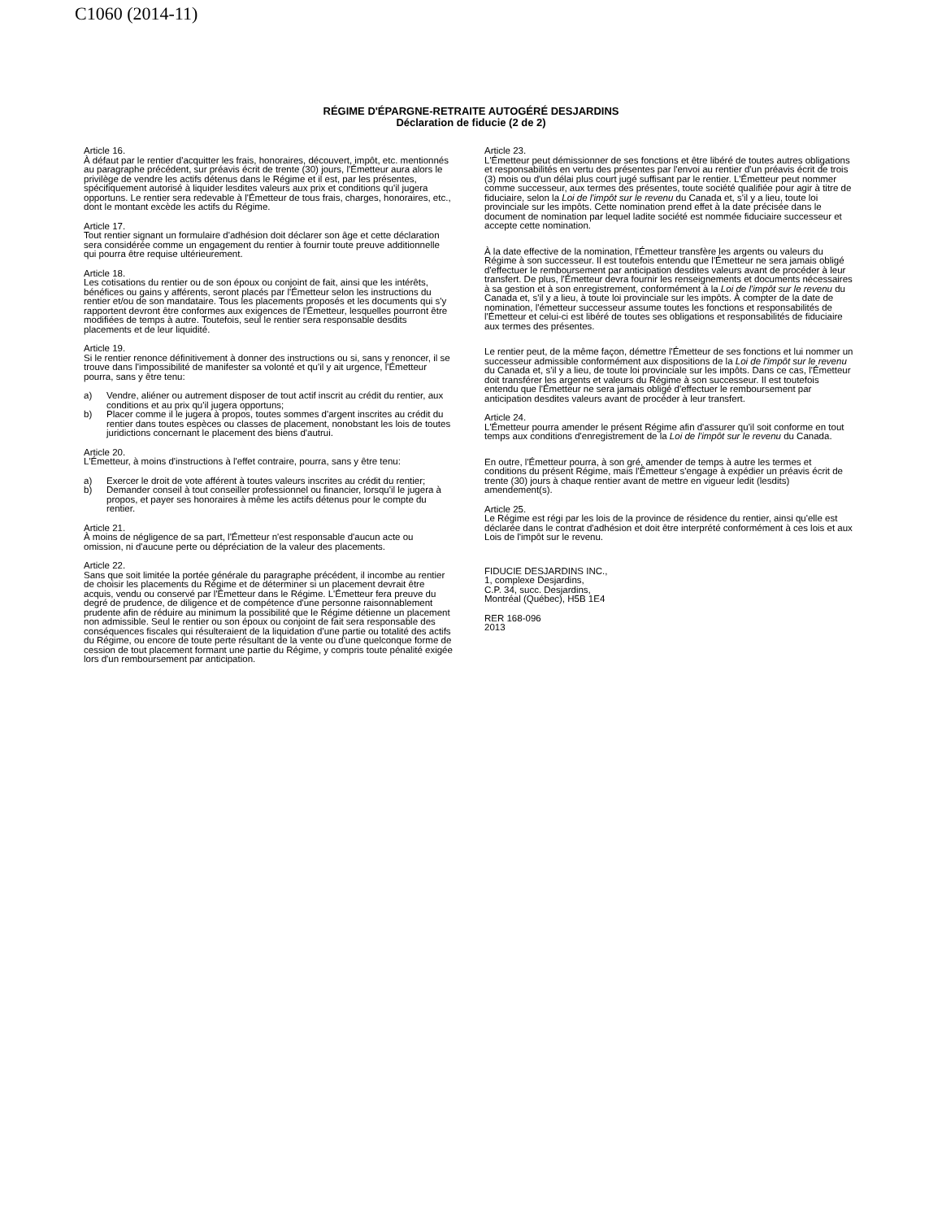C1060 (2014-11)
RÉGIME D'ÉPARGNE-RETRAITE AUTOGÉRÉ DESJARDINS
Déclaration de fiducie (2 de 2)
Article 16.
À défaut par le rentier d'acquitter les frais, honoraires, découvert, impôt, etc. mentionnés au paragraphe précédent, sur préavis écrit de trente (30) jours, l'Émetteur aura alors le privilège de vendre les actifs détenus dans le Régime et il est, par les présentes, spécifiquement autorisé à liquider lesdites valeurs aux prix et conditions qu'il jugera opportuns. Le rentier sera redevable à l'Émetteur de tous frais, charges, honoraires, etc., dont le montant excède les actifs du Régime.
Article 17.
Tout rentier signant un formulaire d'adhésion doit déclarer son âge et cette déclaration sera considérée comme un engagement du rentier à fournir toute preuve additionnelle qui pourra être requise ultérieurement.
Article 18.
Les cotisations du rentier ou de son époux ou conjoint de fait, ainsi que les intérêts, bénéfices ou gains y afférents, seront placés par l'Émetteur selon les instructions du rentier et/ou de son mandataire. Tous les placements proposés et les documents qui s'y rapportent devront être conformes aux exigences de l'Émetteur, lesquelles pourront être modifiées de temps à autre. Toutefois, seul le rentier sera responsable desdits placements et de leur liquidité.
Article 19.
Si le rentier renonce définitivement à donner des instructions ou si, sans y renoncer, il se trouve dans l'impossibilité de manifester sa volonté et qu'il y ait urgence, l'Émetteur pourra, sans y être tenu:
a) Vendre, aliéner ou autrement disposer de tout actif inscrit au crédit du rentier, aux conditions et au prix qu'il jugera opportuns;
b) Placer comme il le jugera à propos, toutes sommes d'argent inscrites au crédit du rentier dans toutes espèces ou classes de placement, nonobstant les lois de toutes juridictions concernant le placement des biens d'autrui.
Article 20.
L'Émetteur, à moins d'instructions à l'effet contraire, pourra, sans y être tenu:
a) Exercer le droit de vote afférent à toutes valeurs inscrites au crédit du rentier;
b) Demander conseil à tout conseiller professionnel ou financier, lorsqu'il le jugera à propos, et payer ses honoraires à même les actifs détenus pour le compte du rentier.
Article 21.
À moins de négligence de sa part, l'Émetteur n'est responsable d'aucun acte ou omission, ni d'aucune perte ou dépréciation de la valeur des placements.
Article 22.
Sans que soit limitée la portée générale du paragraphe précédent, il incombe au rentier de choisir les placements du Régime et de déterminer si un placement devrait être acquis, vendu ou conservé par l'Émetteur dans le Régime. L'Émetteur fera preuve du degré de prudence, de diligence et de compétence d'une personne raisonnablement prudente afin de réduire au minimum la possibilité que le Régime détienne un placement non admissible. Seul le rentier ou son époux ou conjoint de fait sera responsable des conséquences fiscales qui résulteraient de la liquidation d'une partie ou totalité des actifs du Régime, ou encore de toute perte résultant de la vente ou d'une quelconque forme de cession de tout placement formant une partie du Régime, y compris toute pénalité exigée lors d'un remboursement par anticipation.
Article 23.
L'Émetteur peut démissionner de ses fonctions et être libéré de toutes autres obligations et responsabilités en vertu des présentes par l'envoi au rentier d'un préavis écrit de trois (3) mois ou d'un délai plus court jugé suffisant par le rentier. L'Émetteur peut nommer comme successeur, aux termes des présentes, toute société qualifiée pour agir à titre de fiduciaire, selon la Loi de l'impôt sur le revenu du Canada et, s'il y a lieu, toute loi provinciale sur les impôts. Cette nomination prend effet à la date précisée dans le document de nomination par lequel ladite société est nommée fiduciaire successeur et accepte cette nomination.
À la date effective de la nomination, l'Émetteur transfère les argents ou valeurs du Régime à son successeur. Il est toutefois entendu que l'Émetteur ne sera jamais obligé d'effectuer le remboursement par anticipation desdites valeurs avant de procéder à leur transfert. De plus, l'Émetteur devra fournir les renseignements et documents nécessaires à sa gestion et à son enregistrement, conformément à la Loi de l'impôt sur le revenu du Canada et, s'il y a lieu, à toute loi provinciale sur les impôts. À compter de la date de nomination, l'émetteur successeur assume toutes les fonctions et responsabilités de l'Émetteur et celui-ci est libéré de toutes ses obligations et responsabilités de fiduciaire aux termes des présentes.
Le rentier peut, de la même façon, démettre l'Émetteur de ses fonctions et lui nommer un successeur admissible conformément aux dispositions de la Loi de l'impôt sur le revenu du Canada et, s'il y a lieu, de toute loi provinciale sur les impôts. Dans ce cas, l'Émetteur doit transférer les argents et valeurs du Régime à son successeur. Il est toutefois entendu que l'Émetteur ne sera jamais obligé d'effectuer le remboursement par anticipation desdites valeurs avant de procéder à leur transfert.
Article 24.
L'Émetteur pourra amender le présent Régime afin d'assurer qu'il soit conforme en tout temps aux conditions d'enregistrement de la Loi de l'impôt sur le revenu du Canada.
En outre, l'Émetteur pourra, à son gré, amender de temps à autre les termes et conditions du présent Régime, mais l'Émetteur s'engage à expédier un préavis écrit de trente (30) jours à chaque rentier avant de mettre en vigueur ledit (lesdits) amendement(s).
Article 25.
Le Régime est régi par les lois de la province de résidence du rentier, ainsi qu'elle est déclarée dans le contrat d'adhésion et doit être interprété conformément à ces lois et aux Lois de l'impôt sur le revenu.
FIDUCIE DESJARDINS INC.,
1, complexe Desjardins,
C.P. 34, succ. Desjardins,
Montréal (Québec), H5B 1E4
RER 168-096
2013